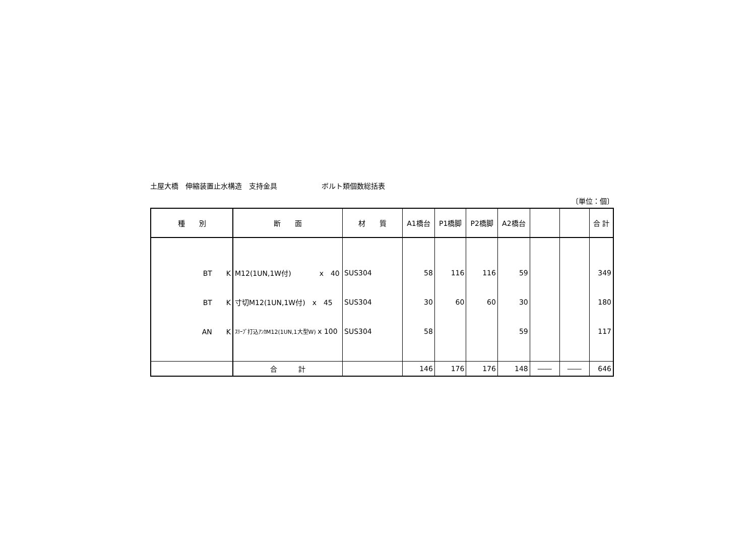土屋大橋　伸縮装置止水構造　支持金具 ボルト類個数総括表
〔単位：個〕
| 種 別 | 断 面 | 材 質 | A1橋台 | P1橋脚 | P2橋脚 | A2橋台 | | | 合 計 |
| --- | --- | --- | --- | --- | --- | --- | --- | --- | --- |
| BT K | M12(1UN,1W付) x 40 | SUS304 | 58 | 116 | 116 | 59 | | | 349 |
| BT K | 寸切M12(1UN,1W付) x 45 | SUS304 | 30 | 60 | 60 | 30 | | | 180 |
| AN K | ｽﾘｰﾌﾞ打込ｱﾝｶM12(1UN,1大型W) x 100 | SUS304 | 58 | | | 59 | | | 117 |
| | 合 計 | | 146 | 176 | 176 | 148 | ―― | ―― | 646 |